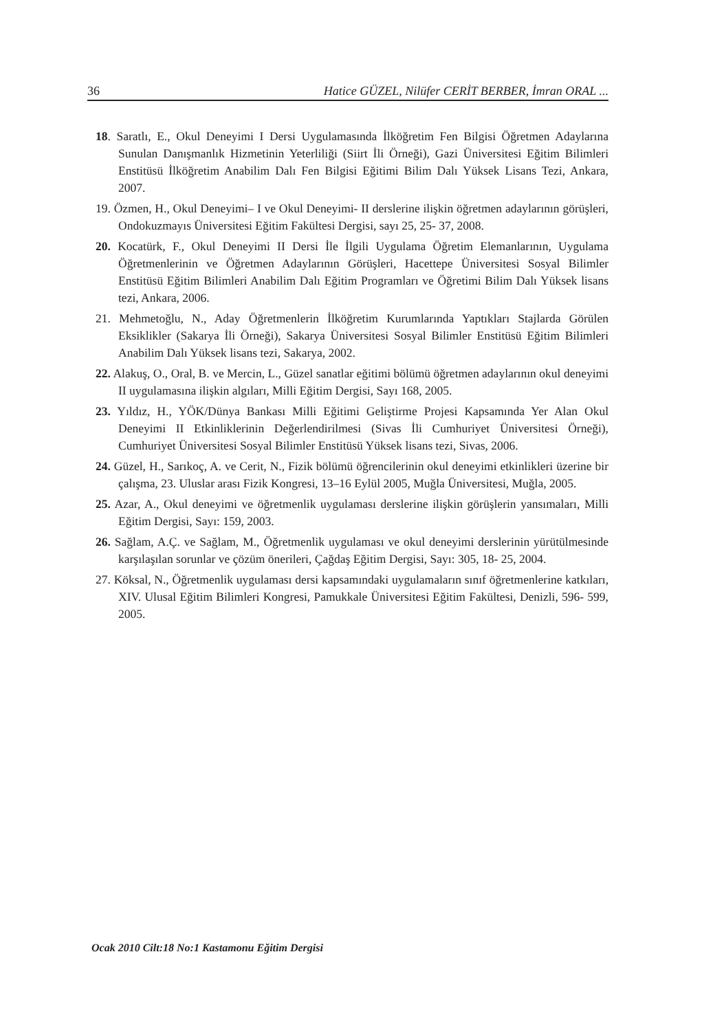36 Hatice GÜZEL, Nilüfer CERİT BERBER, İmran ORAL ...
18. Saratlı, E., Okul Deneyimi I Dersi Uygulamasında İlköğretim Fen Bilgisi Öğretmen Adaylarına Sunulan Danışmanlık Hizmetinin Yeterliliği (Siirt İli Örneği), Gazi Üniversitesi Eğitim Bilimleri Enstitüsü İlköğretim Anabilim Dalı Fen Bilgisi Eğitimi Bilim Dalı Yüksek Lisans Tezi, Ankara, 2007.
19. Özmen, H., Okul Deneyimi– I ve Okul Deneyimi- II derslerine ilişkin öğretmen adaylarının görüşleri, Ondokuzmayıs Üniversitesi Eğitim Fakültesi Dergisi, sayı 25, 25- 37, 2008.
20. Kocatürk, F., Okul Deneyimi II Dersi İle İlgili Uygulama Öğretim Elemanlarının, Uygulama Öğretmenlerinin ve Öğretmen Adaylarının Görüşleri, Hacettepe Üniversitesi Sosyal Bilimler Enstitüsü Eğitim Bilimleri Anabilim Dalı Eğitim Programları ve Öğretimi Bilim Dalı Yüksek lisans tezi, Ankara, 2006.
21. Mehmetoğlu, N., Aday Öğretmenlerin İlköğretim Kurumlarında Yaptıkları Stajlarda Görülen Eksiklikler (Sakarya İli Örneği), Sakarya Üniversitesi Sosyal Bilimler Enstitüsü Eğitim Bilimleri Anabilim Dalı Yüksek lisans tezi, Sakarya, 2002.
22. Alakuş, O., Oral, B. ve Mercin, L., Güzel sanatlar eğitimi bölümü öğretmen adaylarının okul deneyimi II uygulamasına ilişkin algıları, Milli Eğitim Dergisi, Sayı 168, 2005.
23. Yıldız, H., YÖK/Dünya Bankası Milli Eğitimi Geliştirme Projesi Kapsamında Yer Alan Okul Deneyimi II Etkinliklerinin Değerlendirilmesi (Sivas İli Cumhuriyet Üniversitesi Örneği), Cumhuriyet Üniversitesi Sosyal Bilimler Enstitüsü Yüksek lisans tezi, Sivas, 2006.
24. Güzel, H., Sarıkoç, A. ve Cerit, N., Fizik bölümü öğrencilerinin okul deneyimi etkinlikleri üzerine bir çalışma, 23. Uluslar arası Fizik Kongresi, 13–16 Eylül 2005, Muğla Üniversitesi, Muğla, 2005.
25. Azar, A., Okul deneyimi ve öğretmenlik uygulaması derslerine ilişkin görüşlerin yansımaları, Milli Eğitim Dergisi, Sayı: 159, 2003.
26. Sağlam, A.Ç. ve Sağlam, M., Öğretmenlik uygulaması ve okul deneyimi derslerinin yürütülmesinde karşılaşılan sorunlar ve çözüm önerileri, Çağdaş Eğitim Dergisi, Sayı: 305, 18- 25, 2004.
27. Köksal, N., Öğretmenlik uygulaması dersi kapsamındaki uygulamaların sınıf öğretmenlerine katkıları, XIV. Ulusal Eğitim Bilimleri Kongresi, Pamukkale Üniversitesi Eğitim Fakültesi, Denizli, 596- 599, 2005.
Ocak 2010 Cilt:18 No:1 Kastamonu Eğitim Dergisi